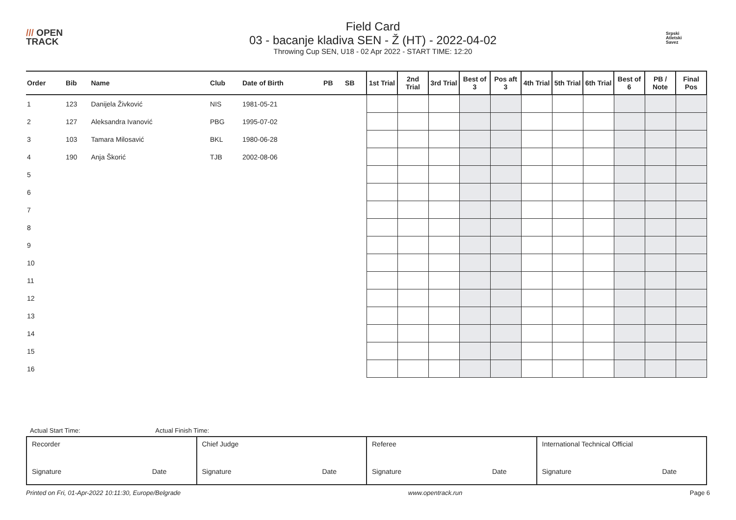/// OPEN
TRACK
Field Card
03 - bacanje kladiva SEN - Ž (HT) - 2022-04-02
Throwing Cup SEN, U18 - 02 Apr 2022 - START TIME: 12:20
Srpski
Atletski
Savez
| Order | Bib | Name | Club | Date of Birth | PB | SB | 1st Trial | 2nd Trial | 3rd Trial | Best of 3 | Pos aft 3 | 4th Trial | 5th Trial | 6th Trial | Best of 6 | PB / Note | Final Pos |
| --- | --- | --- | --- | --- | --- | --- | --- | --- | --- | --- | --- | --- | --- | --- | --- | --- | --- |
| 1 | 123 | Danijela Živković | NIS | 1981-05-21 | | | | | | | | | | | | | |
| 2 | 127 | Aleksandra Ivanović | PBG | 1995-07-02 | | | | | | | | | | | | | |
| 3 | 103 | Tamara Milosavić | BKL | 1980-06-28 | | | | | | | | | | | | | |
| 4 | 190 | Anja Škorić | TJB | 2002-08-06 | | | | | | | | | | | | | |
| 5 | | | | | | | | | | | | | | | | | |
| 6 | | | | | | | | | | | | | | | | | |
| 7 | | | | | | | | | | | | | | | | | |
| 8 | | | | | | | | | | | | | | | | | |
| 9 | | | | | | | | | | | | | | | | | |
| 10 | | | | | | | | | | | | | | | | | |
| 11 | | | | | | | | | | | | | | | | | |
| 12 | | | | | | | | | | | | | | | | | |
| 13 | | | | | | | | | | | | | | | | | |
| 14 | | | | | | | | | | | | | | | | | |
| 15 | | | | | | | | | | | | | | | | | |
| 16 | | | | | | | | | | | | | | | | | |
Actual Start Time: Actual Finish Time:
| Recorder Signature Date | Chief Judge Signature Date | Referee Signature Date | International Technical Official Signature Date |
Printed on Fri, 01-Apr-2022 10:11:30, Europe/Belgrade www.opentrack.run Page 6